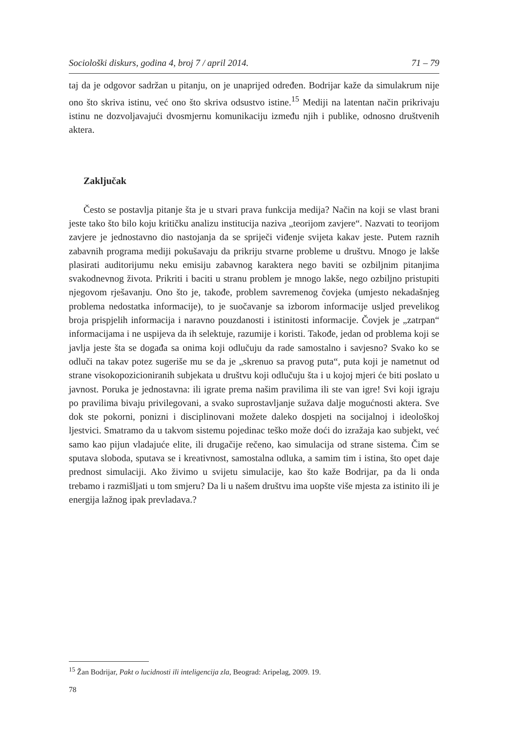Sociološki diskurs, godina 4, broj 7 / april 2014. 71 – 79
taj da je odgovor sadržan u pitanju, on je unaprijed određen. Bodrijar kaže da simulakrum nije ono što skriva istinu, već ono što skriva odsustvo istine.<sup>15</sup> Mediji na latentan način prikrivaju istinu ne dozvoljavajući dvosmjernu komunikaciju između njih i publike, odnosno društvenih aktera.
Zaključak
Često se postavlja pitanje šta je u stvari prava funkcija medija? Način na koji se vlast brani jeste tako što bilo koju kritičku analizu institucija naziva „teorijom zavjere“. Nazvati to teorijom zavjere je jednostavno dio nastojanja da se spriječi viđenje svijeta kakav jeste. Putem raznih zabavnih programa mediji pokušavaju da prikriju stvarne probleme u društvu. Mnogo je lakše plasirati auditorijumu neku emisiju zabavnog karaktera nego baviti se ozbiljnim pitanjima svakodnevnog života. Prikriti i baciti u stranu problem je mnogo lakše, nego ozbiljno pristupiti njegovom rješavanju. Ono što je, takođe, problem savremenog čovjeka (umjesto nekadašnjeg problema nedostatka informacije), to je suočavanje sa izborom informacije usljed prevelikog broja prispjelih informacija i naravno pouzdanosti i istinitosti informacije. Čovjek je „zatrpan“ informacijama i ne uspijeva da ih selektuje, razumije i koristi. Takođe, jedan od problema koji se javlja jeste šta se događa sa onima koji odlučuju da rade samostalno i savjesno? Svako ko se odluči na takav potez sugeriše mu se da je „skrenuo sa pravog puta“, puta koji je nametnut od strane visokopozicioniranih subjekata u društvu koji odlučuju šta i u kojoj mjeri će biti poslato u javnost. Poruka je jednostavna: ili igrate prema našim pravilima ili ste van igre! Svi koji igraju po pravilima bivaju privilegovani, a svako suprostavljanje sužava dalje mogućnosti aktera. Sve dok ste pokorni, ponizni i disciplinovani možete daleko dospjeti na socijalnoj i ideološkoj ljestvici. Smatramo da u takvom sistemu pojedinac teško može doći do izražaja kao subjekt, već samo kao pijun vladajuće elite, ili drugačije rečeno, kao simulacija od strane sistema. Čim se sputava sloboda, sputava se i kreativnost, samostalna odluka, a samim tim i istina, što opet daje prednost simulaciji. Ako živimo u svijetu simulacije, kao što kaže Bodrijar, pa da li onda trebamo i razmišljati u tom smjeru? Da li u našem društvu ima uopšte više mjesta za istinito ili je energija lažnog ipak prevladava.?
<sup>15</sup> Žan Bodrijar, Pakt o lucidnosti ili inteligencija zla, Beograd: Aripelag, 2009. 19.
78